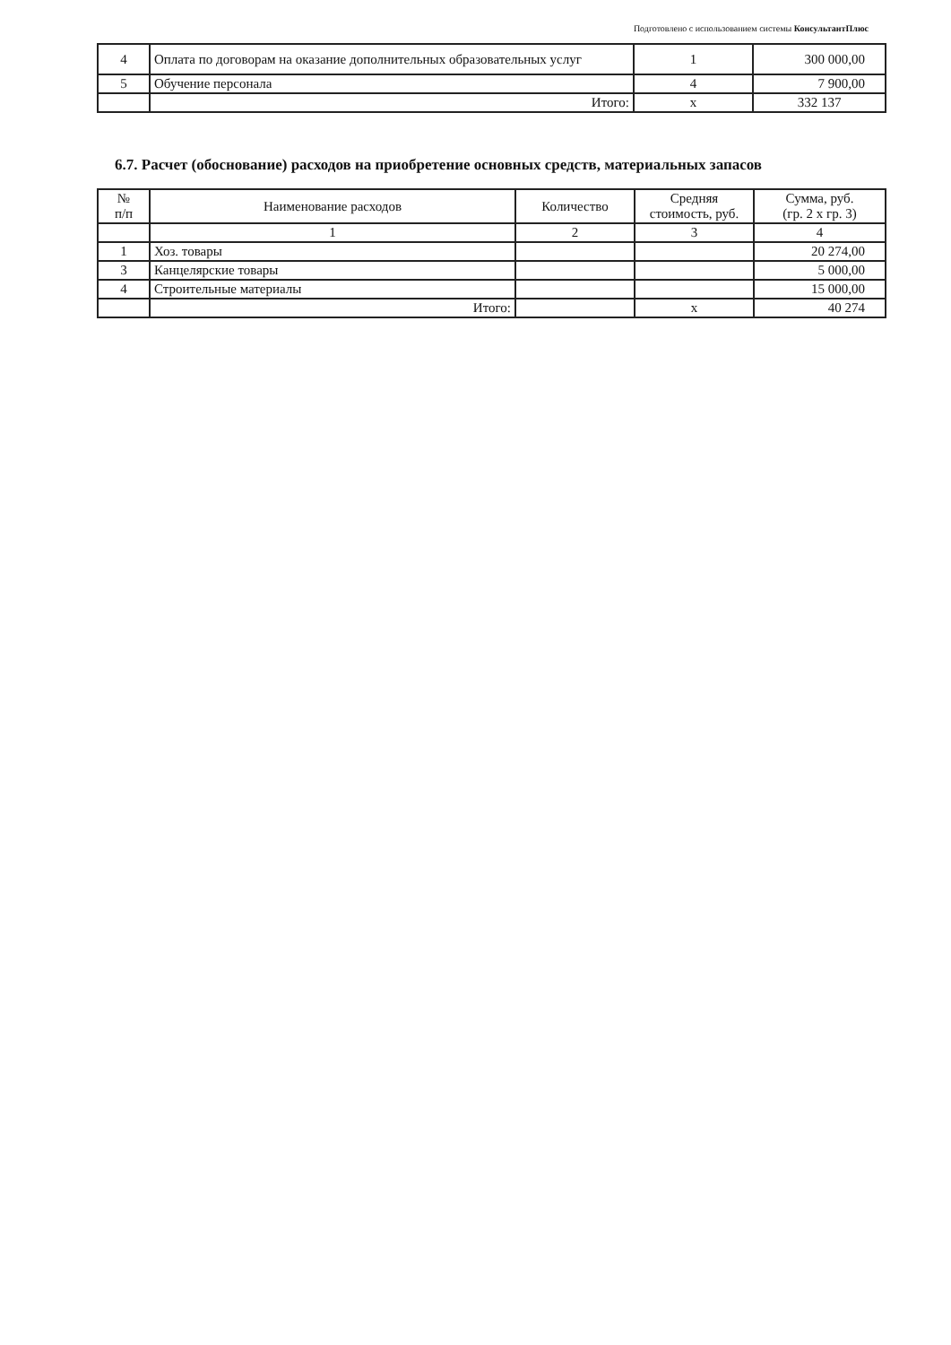Подготовлено с использованием системы КонсультантПлюс
| 4 | Оплата по договорам на оказание дополнительных образовательных услуг | 1 | 300 000,00 |
| 5 | Обучение персонала | 4 | 7 900,00 |
| | Итого: | x | 332 137 |
6.7. Расчет (обоснование) расходов на приобретение основных средств, материальных запасов
| № п/п | Наименование расходов | Количество | Средняя стоимость, руб. | Сумма, руб. (гр. 2 x гр. 3) |
| --- | --- | --- | --- | --- |
| | 1 | 2 | 3 | 4 |
| 1 | Хоз. товары | | | 20 274,00 |
| 3 | Канцелярские товары | | | 5 000,00 |
| 4 | Строительные материалы | | | 15 000,00 |
| | Итого: | | x | 40 274 |